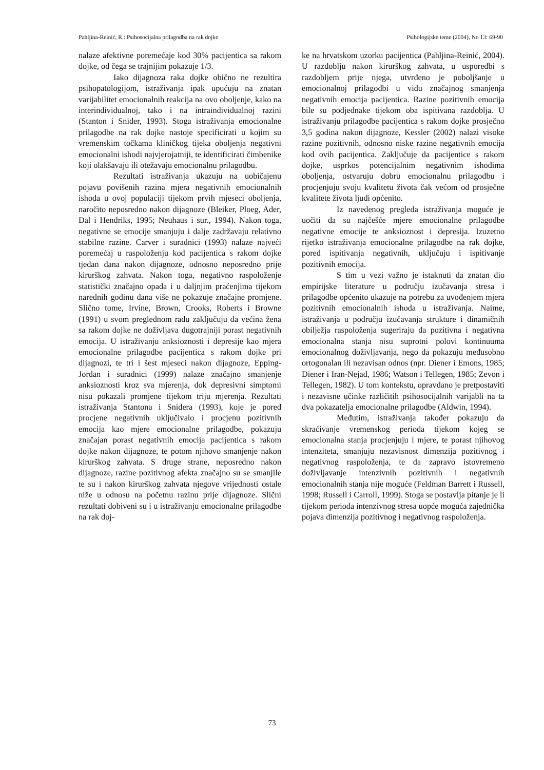Pahljina-Reinić, R.: Psihosocijalna prilagodba na rak dojke Psihologijske teme (2004), No 13: 69-90
nalaze afektivne poremećaje kod 30% pacijentica sa rakom dojke, od čega se trajnijim pokazuje 1/3.
Iako dijagnoza raka dojke obično ne rezultira psihopatologijom, istraživanja ipak upućuju na znatan varijabilitet emocionalnih reakcija na ovo oboljenje, kako na interindividualnoj, tako i na intraindividualnoj razini (Stanton i Snider, 1993). Stoga istraživanja emocionalne prilagodbe na rak dojke nastoje specificirati u kojim su vremenskim točkama kliničkog tijeka oboljenja negativni emocionalni ishodi najvjerojatniji, te identificirati čimbenike koji olakšavaju ili otežavaju emocionalnu prilagodbu.
Rezultati istraživanja ukazuju na uobičajenu pojavu povišenih razina mjera negativnih emocionalnih ishoda u ovoj populaciji tijekom prvih mjeseci oboljenja, naročito neposredno nakon dijagnoze (Bleiker, Ploeg, Ader, Dal i Hendriks, 1995; Neuhaus i sur., 1994). Nakon toga, negativne se emocije smanjuju i dalje zadržavaju relativno stabilne razine. Carver i suradnici (1993) nalaze najveći poremećaj u raspoloženju kod pacijentica s rakom dojke tjedan dana nakon dijagnoze, odnosno neposredno prije kirurškog zahvata. Nakon toga, negativno raspoloženje statistički značajno opada i u daljnjim praćenjima tijekom narednih godinu dana više ne pokazuje značajne promjene. Slično tome, Irvine, Brown, Crooks, Roberts i Browne (1991) u svom preglednom radu zaključuju da većina žena sa rakom dojke ne doživljava dugotrajniji porast negativnih emocija. U istraživanju anksioznosti i depresije kao mjera emocionalne prilagodbe pacijentica s rakom dojke pri dijagnozi, te tri i šest mjeseci nakon dijagnoze, Epping-Jordan i suradnici (1999) nalaze značajno smanjenje anksioznosti kroz sva mjerenja, dok depresivni simptomi nisu pokazali promjene tijekom triju mjerenja. Rezultati istraživanja Stantona i Snidera (1993), koje je pored procjene negativnih uključivalo i procjenu pozitivnih emocija kao mjere emocionalne prilagodbe, pokazuju značajan porast negativnih emocija pacijentica s rakom dojke nakon dijagnoze, te potom njihovo smanjenje nakon kirurškog zahvata. S druge strane, neposredno nakon dijagnoze, razine pozitivnog afekta značajno su se smanjile te su i nakon kirurškog zahvata njegove vrijednosti ostale niže u odnosu na početnu razinu prije dijagnoze. Slični rezultati dobiveni su i u istraživanju emocionalne prilagodbe na rak doj-
ke na hrvatskom uzorku pacijentica (Pahljina-Reinić, 2004). U razdoblju nakon kirurškog zahvata, u usporedbi s razdobljem prije njega, utvrđeno je poboljšanje u emocionalnoj prilagodbi u vidu značajnog smanjenja negativnih emocija pacijentica. Razine pozitivnih emocija bile su podjednake tijekom oba ispitivana razdoblja. U istraživanju prilagodbe pacijentica s rakom dojke prosječno 3,5 godina nakon dijagnoze, Kessler (2002) nalazi visoke razine pozitivnih, odnosno niske razine negativnih emocija kod ovih pacijentica. Zaključuje da pacijentice s rakom dojke, usprkos potencijalnim negativnim ishodima oboljenja, ostvaruju dobru emocionalnu prilagodbu i procjenjuju svoju kvalitetu života čak većom od prosječne kvalitete života ljudi općenito.
Iz navedenog pregleda istraživanja moguće je uočiti da su najčešće mjere emocionalne prilagodbe negativne emocije te anksioznost i depresija. Izuzetno rijetko istraživanja emocionalne prilagodbe na rak dojke, pored ispitivanja negativnih, uključuju i ispitivanje pozitivnih emocija.
S tim u vezi važno je istaknuti da znatan dio empirijske literature u području izučavanja stresa i prilagodbe općenito ukazuje na potrebu za uvođenjem mjera pozitivnih emocionalnih ishoda u istraživanja. Naime, istraživanja u području izučavanja strukture i dinamičnih obilježja raspoloženja sugeriraju da pozitivna i negativna emocionalna stanja nisu suprotni polovi kontinuuma emocionalnog doživljavanja, nego da pokazuju međusobno ortogonalan ili nezavisan odnos (npr. Diener i Emons, 1985; Diener i Iran-Nejad, 1986; Watson i Tellegen, 1985; Zevon i Tellegen, 1982). U tom kontekstu, opravdano je pretpostaviti i nezavisne učinke različitih psihosocijalnih varijabli na ta dva pokazatelja emocionalne prilagodbe (Aldwin, 1994).
Međutim, istraživanja također pokazuju da skraćivanje vremenskog perioda tijekom kojeg se emocionalna stanja procjenjuju i mjere, te porast njihovog intenziteta, smanjuju nezavisnost dimenzija pozitivnog i negativnog raspoloženja, te da zapravo istovremeno doživljavanje intenzivnih pozitivnih i negativnih emocionalnih stanja nije moguće (Feldman Barrett i Russell, 1998; Russell i Carroll, 1999). Stoga se postavlja pitanje je li tijekom perioda intenzivnog stresa uopće moguća zajednička pojava dimenzija pozitivnog i negativnog raspoloženja.
73